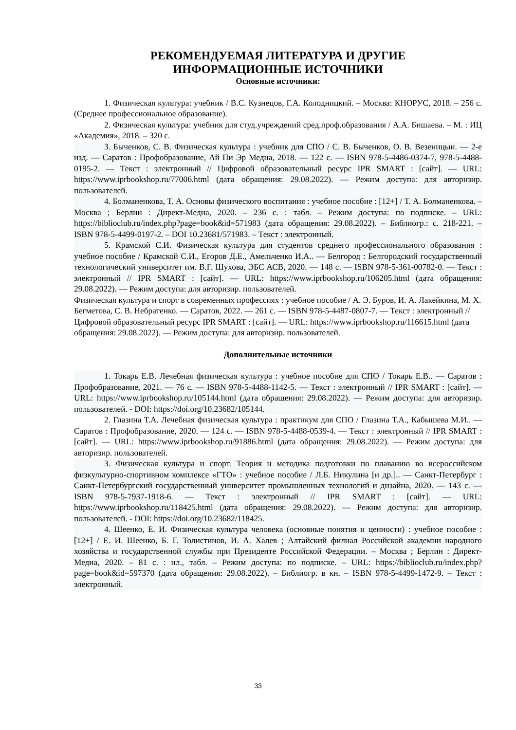РЕКОМЕНДУЕМАЯ ЛИТЕРАТУРА И ДРУГИЕ
ИНФОРМАЦИОННЫЕ ИСТОЧНИКИ
Основные источники:
1. Физическая культура: учебник / В.С. Кузнецов, Г.А. Колодницкий. – Москва: КНОРУС, 2018. – 256 с. (Среднее профессиональное образование).
2. Физическая культура: учебник для студ.учреждений сред.проф.образования / А.А. Бишаева. – М. : ИЦ «Академия», 2018. – 320 с.
3. Быченков, С. В. Физическая культура : учебник для СПО / С. В. Быченков, О. В. Везеницын. — 2-е изд. — Саратов : Профобразование, Ай Пи Эр Медиа, 2018. — 122 c. — ISBN 978-5-4486-0374-7, 978-5-4488-0195-2. — Текст : электронный // Цифровой образовательный ресурс IPR SMART : [сайт]. — URL: https://www.iprbookshop.ru/77006.html (дата обращения: 29.08.2022). — Режим доступа: для авторизир. пользователей.
4. Болманенкова, Т. А. Основы физического воспитания : учебное пособие : [12+] / Т. А. Болманенкова. – Москва ; Берлин : Директ-Медиа, 2020. – 236 с. : табл. – Режим доступа: по подписке. – URL: https://biblioclub.ru/index.php?page=book&id=571983 (дата обращения: 29.08.2022). – Библиогр.: с. 218-221. – ISBN 978-5-4499-0197-2. – DOI 10.23681/571983. – Текст : электронный.
5. Крамской С.И. Физическая культура для студентов среднего профессионального образования : учебное пособие / Крамской С.И., Егоров Д.Е., Амельченко И.А.. — Белгород : Белгородский государственный технологический университет им. В.Г. Шухова, ЭБС АСВ, 2020. — 148 c. — ISBN 978-5-361-00782-0. — Текст : электронный // IPR SMART : [сайт]. — URL: https://www.iprbookshop.ru/106205.html (дата обращения: 29.08.2022). — Режим доступа: для авторизир. пользователей.
Физическая культура и спорт в современных профессиях : учебное пособие / А. Э. Буров, И. А. Лакейкина, М. Х. Бегметова, С. В. Небратенко. — Саратов, 2022. — 261 c. — ISBN 978-5-4487-0807-7. — Текст : электронный // Цифровой образовательный ресурс IPR SMART : [сайт]. — URL: https://www.iprbookshop.ru/116615.html (дата обращения: 29.08.2022). — Режим доступа: для авторизир. пользователей.
Дополнительные источники
1. Токарь Е.В. Лечебная физическая культура : учебное пособие для СПО / Токарь Е.В.. — Саратов : Профобразование, 2021. — 76 c. — ISBN 978-5-4488-1142-5. — Текст : электронный // IPR SMART : [сайт]. — URL: https://www.iprbookshop.ru/105144.html (дата обращения: 29.08.2022). — Режим доступа: для авторизир. пользователей. - DOI: https://doi.org/10.23682/105144.
2. Глазина Т.А. Лечебная физическая культура : практикум для СПО / Глазина Т.А., Кабышева М.И.. — Саратов : Профобразование, 2020. — 124 c. — ISBN 978-5-4488-0539-4. — Текст : электронный // IPR SMART : [сайт]. — URL: https://www.iprbookshop.ru/91886.html (дата обращения: 29.08.2022). — Режим доступа: для авторизир. пользователей.
3. Физическая культура и спорт. Теория и методика подготовки по плаванию во всероссийском физкультурно-спортивном комплексе «ГТО» : учебное пособие / Л.Б. Никулина [и др.].. — Санкт-Петербург : Санкт-Петербургский государственный университет промышленных технологий и дизайна, 2020. — 143 c. — ISBN 978-5-7937-1918-6. — Текст : электронный // IPR SMART : [сайт]. — URL: https://www.iprbookshop.ru/118425.html (дата обращения: 29.08.2022). — Режим доступа: для авторизир. пользователей. - DOI: https://doi.org/10.23682/118425.
4. Шеенко, Е. И. Физическая культура человека (основные понятия и ценности) : учебное пособие : [12+] / Е. И. Шеенко, Б. Г. Толистинов, И. А. Халев ; Алтайский филиал Российской академии народного хозяйства и государственной службы при Президенте Российской Федерации. – Москва ; Берлин : Директ-Медиа, 2020. – 81 с. : ил., табл. – Режим доступа: по подписке. – URL: https://biblioclub.ru/index.php?page=book&id=597370 (дата обращения: 29.08.2022). – Библиогр. в кн. – ISBN 978-5-4499-1472-9. – Текст : электронный.
33